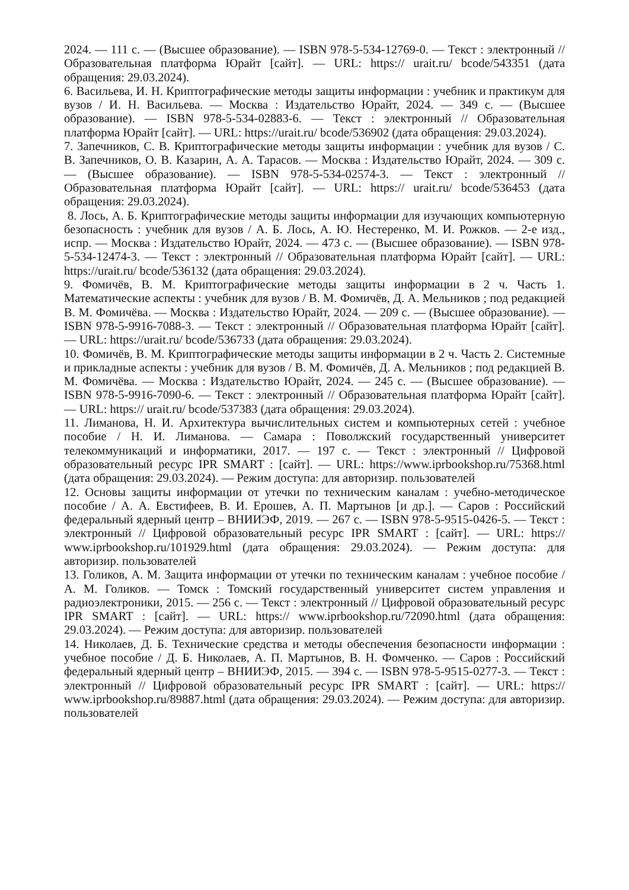2024. — 111 с. — (Высшее образование). — ISBN 978-5-534-12769-0. — Текст : электронный // Образовательная платформа Юрайт [сайт]. — URL: https:// urait.ru/ bcode/543351 (дата обращения: 29.03.2024).
6. Васильева, И. Н. Криптографические методы защиты информации : учебник и практикум для вузов / И. Н. Васильева. — Москва : Издательство Юрайт, 2024. — 349 с. — (Высшее образование). — ISBN 978-5-534-02883-6. — Текст : электронный // Образовательная платформа Юрайт [сайт]. — URL: https://urait.ru/ bcode/536902 (дата обращения: 29.03.2024).
7. Запечников, С. В. Криптографические методы защиты информации : учебник для вузов / С. В. Запечников, О. В. Казарин, А. А. Тарасов. — Москва : Издательство Юрайт, 2024. — 309 с. — (Высшее образование). — ISBN 978-5-534-02574-3. — Текст : электронный // Образовательная платформа Юрайт [сайт]. — URL: https:// urait.ru/ bcode/536453 (дата обращения: 29.03.2024).
8. Лось, А. Б. Криптографические методы защиты информации для изучающих компьютерную безопасность : учебник для вузов / А. Б. Лось, А. Ю. Нестеренко, М. И. Рожков. — 2-е изд., испр. — Москва : Издательство Юрайт, 2024. — 473 с. — (Высшее образование). — ISBN 978-5-534-12474-3. — Текст : электронный // Образовательная платформа Юрайт [сайт]. — URL: https://urait.ru/ bcode/536132 (дата обращения: 29.03.2024).
9. Фомичёв, В. М. Криптографические методы защиты информации в 2 ч. Часть 1. Математические аспекты : учебник для вузов / В. М. Фомичёв, Д. А. Мельников ; под редакцией В. М. Фомичёва. — Москва : Издательство Юрайт, 2024. — 209 с. — (Высшее образование). — ISBN 978-5-9916-7088-3. — Текст : электронный // Образовательная платформа Юрайт [сайт]. — URL: https://urait.ru/ bcode/536733 (дата обращения: 29.03.2024).
10. Фомичёв, В. М. Криптографические методы защиты информации в 2 ч. Часть 2. Системные и прикладные аспекты : учебник для вузов / В. М. Фомичёв, Д. А. Мельников ; под редакцией В. М. Фомичёва. — Москва : Издательство Юрайт, 2024. — 245 с. — (Высшее образование). — ISBN 978-5-9916-7090-6. — Текст : электронный // Образовательная платформа Юрайт [сайт]. — URL: https:// urait.ru/ bcode/537383 (дата обращения: 29.03.2024).
11. Лиманова, Н. И. Архитектура вычислительных систем и компьютерных сетей : учебное пособие / Н. И. Лиманова. — Самара : Поволжский государственный университет телекоммуникаций и информатики, 2017. — 197 c. — Текст : электронный // Цифровой образовательный ресурс IPR SMART : [сайт]. — URL: https://www.iprbookshop.ru/75368.html (дата обращения: 29.03.2024). — Режим доступа: для авторизир. пользователей
12. Основы защиты информации от утечки по техническим каналам : учебно-методическое пособие / А. А. Евстифеев, В. И. Ерошев, А. П. Мартынов [и др.]. — Саров : Российский федеральный ядерный центр – ВНИИЭФ, 2019. — 267 c. — ISBN 978-5-9515-0426-5. — Текст : электронный // Цифровой образовательный ресурс IPR SMART : [сайт]. — URL: https:// www.iprbookshop.ru/101929.html (дата обращения: 29.03.2024). — Режим доступа: для авторизир. пользователей
13. Голиков, А. М. Защита информации от утечки по техническим каналам : учебное пособие / А. М. Голиков. — Томск : Томский государственный университет систем управления и радиоэлектроники, 2015. — 256 c. — Текст : электронный // Цифровой образовательный ресурс IPR SMART : [сайт]. — URL: https:// www.iprbookshop.ru/72090.html (дата обращения: 29.03.2024). — Режим доступа: для авторизир. пользователей
14. Николаев, Д. Б. Технические средства и методы обеспечения безопасности информации : учебное пособие / Д. Б. Николаев, А. П. Мартынов, В. Н. Фомченко. — Саров : Российский федеральный ядерный центр – ВНИИЭФ, 2015. — 394 c. — ISBN 978-5-9515-0277-3. — Текст : электронный // Цифровой образовательный ресурс IPR SMART : [сайт]. — URL: https:// www.iprbookshop.ru/89887.html (дата обращения: 29.03.2024). — Режим доступа: для авторизир. пользователей